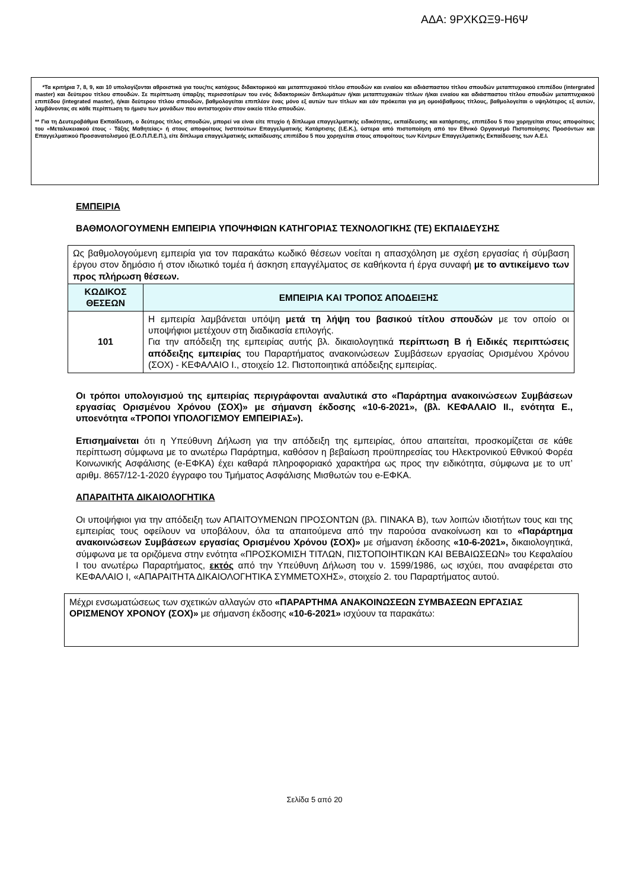ΑΔΑ: 9ΡΧΚΩΞ9-Η6Ψ
*Τα κριτήρια 7, 8, 9, και 10 υπολογίζονται αθροιστικά για τους/τις κατόχους διδακτορικού και μεταπτυχιακού τίτλου σπουδών και ενιαίου και αδιάσπαστου τίτλου σπουδών μεταπτυχιακού επιπέδου (intergrated master) και δεύτερου τίτλου σπουδών. Σε περίπτωση ύπαρξης περισσοτέρων του ενός διδακτορικών διπλωμάτων ή/και μεταπτυχιακών τίτλων ή/και ενιαίου και αδιάσπαστου τίτλου σπουδών μεταπτυχιακού επιπέδου (integrated master), ή/και δεύτερου τίτλου σπουδών, βαθμολογείται επιπλέον ένας μόνο εξ αυτών των τίτλων και εάν πρόκειται για μη ομοιόβαθμους τίτλους, βαθμολογείται ο υψηλότερος εξ αυτών, λαμβάνοντας σε κάθε περίπτωση το ήμισυ των μονάδων που αντιστοιχούν στον οικείο τίτλο σπουδών.
** Για τη Δευτεροβάθμια Εκπαίδευση, ο δεύτερος τίτλος σπουδών, μπορεί να είναι είτε πτυχίο ή δίπλωμα επαγγελματικής ειδικότητας, εκπαίδευσης και κατάρτισης, επιπέδου 5 που χορηγείται στους αποφοίτους του «Μεταλυκειακού έτους - Τάξης Μαθητείας» ή στους αποφοίτους Ινστιτούτων Επαγγελματικής Κατάρτισης (Ι.Ε.Κ.), ύστερα από πιστοποίηση από τον Εθνικό Οργανισμό Πιστοποίησης Προσόντων και Επαγγελματικού Προσανατολισμού (Ε.Ο.Π.Π.Ε.Π.), είτε δίπλωμα επαγγελματικής εκπαίδευσης επιπέδου 5 που χορηγείται στους αποφοίτους των Κέντρων Επαγγελματικής Εκπαίδευσης των Α.Ε.Ι.
ΕΜΠΕΙΡΙΑ
ΒΑΘΜΟΛΟΓΟΥΜΕΝΗ ΕΜΠΕΙΡΙΑ ΥΠΟΨΗΦΙΩΝ ΚΑΤΗΓΟΡΙΑΣ ΤΕΧΝΟΛΟΓΙΚΗΣ (ΤΕ) ΕΚΠΑΙΔΕΥΣΗΣ
| Ως βαθμολογούμενη εμπειρία για τον παρακάτω κωδικό θέσεων νοείται η απασχόληση με σχέση εργασίας ή σύμβαση έργου στον δημόσιο ή στον ιδιωτικό τομέα ή άσκηση επαγγέλματος σε καθήκοντα ή έργα συναφή με το αντικείμενο των προς πλήρωση θέσεων. | |
| ΚΩΔΙΚΟΣ ΘΕΣΕΩΝ | ΕΜΠΕΙΡΙΑ ΚΑΙ ΤΡΟΠΟΣ ΑΠΟΔΕΙΞΗΣ |
| 101 | Η εμπειρία λαμβάνεται υπόψη μετά τη λήψη του βασικού τίτλου σπουδών με τον οποίο οι υποψήφιοι μετέχουν στη διαδικασία επιλογής. Για την απόδειξη της εμπειρίας αυτής βλ. δικαιολογητικά περίπτωση Β ή Ειδικές περιπτώσεις απόδειξης εμπειρίας του Παραρτήματος ανακοινώσεων Συμβάσεων εργασίας Ορισμένου Χρόνου (ΣΟΧ) - ΚΕΦΑΛΑΙΟ Ι., στοιχείο 12. Πιστοποιητικά απόδειξης εμπειρίας. |
Οι τρόποι υπολογισμού της εμπειρίας περιγράφονται αναλυτικά στο «Παράρτημα ανακοινώσεων Συμβάσεων εργασίας Ορισμένου Χρόνου (ΣΟΧ)» με σήμανση έκδοσης «10-6-2021», (βλ. ΚΕΦΑΛΑΙΟ ΙΙ., ενότητα Ε., υποενότητα «ΤΡΟΠΟΙ ΥΠΟΛΟΓΙΣΜΟΥ ΕΜΠΕΙΡΙΑΣ»).
Επισημαίνεται ότι η Υπεύθυνη Δήλωση για την απόδειξη της εμπειρίας, όπου απαιτείται, προσκομίζεται σε κάθε περίπτωση σύμφωνα με το ανωτέρω Παράρτημα, καθόσον η βεβαίωση προϋπηρεσίας του Ηλεκτρονικού Εθνικού Φορέα Κοινωνικής Ασφάλισης (e-ΕΦΚΑ) έχει καθαρά πληροφοριακό χαρακτήρα ως προς την ειδικότητα, σύμφωνα με το υπ’ αριθμ. 8657/12-1-2020 έγγραφο του Τμήματος Ασφάλισης Μισθωτών του e-ΕΦΚΑ.
ΑΠΑΡΑΙΤΗΤΑ ΔΙΚΑΙΟΛΟΓΗΤΙΚΑ
Οι υποψήφιοι για την απόδειξη των ΑΠΑΙΤΟΥΜΕΝΩΝ ΠΡΟΣΟΝΤΩΝ (βλ. ΠΙΝΑΚΑ Β), των λοιπών ιδιοτήτων τους και της εμπειρίας τους οφείλουν να υποβάλουν, όλα τα απαιτούμενα από την παρούσα ανακοίνωση και το «Παράρτημα ανακοινώσεων Συμβάσεων εργασίας Ορισμένου Χρόνου (ΣΟΧ)» με σήμανση έκδοσης «10-6-2021», δικαιολογητικά, σύμφωνα με τα οριζόμενα στην ενότητα «ΠΡΟΣΚΟΜΙΣΗ ΤΙΤΛΩΝ, ΠΙΣΤΟΠΟΙΗΤΙΚΩΝ ΚΑΙ ΒΕΒΑΙΩΣΕΩΝ» του Κεφαλαίου Ι του ανωτέρω Παραρτήματος, εκτός από την Υπεύθυνη Δήλωση του ν. 1599/1986, ως ισχύει, που αναφέρεται στο ΚΕΦΑΛΑΙΟ Ι, «ΑΠΑΡΑΙΤΗΤΑ ΔΙΚΑΙΟΛΟΓΗΤΙΚΑ ΣΥΜΜΕΤΟΧΗΣ», στοιχείο 2. του Παραρτήματος αυτού.
Μέχρι ενσωματώσεως των σχετικών αλλαγών στο «ΠΑΡΑΡΤΗΜΑ ΑΝΑΚΟΙΝΩΣΕΩΝ ΣΥΜΒΑΣΕΩΝ ΕΡΓΑΣΙΑΣ ΟΡΙΣΜΕΝΟΥ ΧΡΟΝΟΥ (ΣΟΧ)» με σήμανση έκδοσης «10-6-2021» ισχύουν τα παρακάτω:
Σελίδα 5 από 20